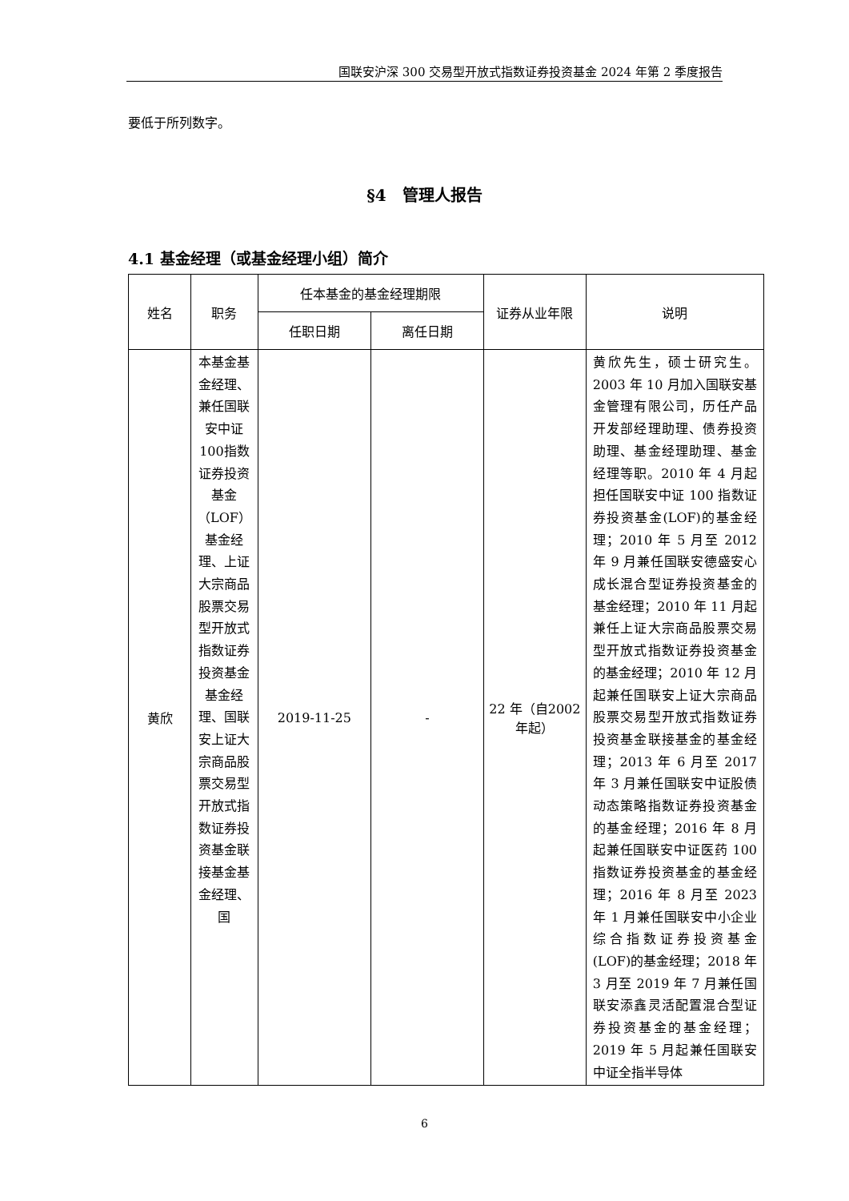国联安沪深 300 交易型开放式指数证券投资基金 2024 年第 2 季度报告
要低于所列数字。
§4　管理人报告
4.1 基金经理（或基金经理小组）简介
| 姓名 | 职务 | 任本基金的基金经理期限 | | 证券从业年限 | 说明 |
| --- | --- | --- | --- | --- | --- |
| | | 任职日期 | 离任日期 | | |
| 黄欣 | 本基金基金经理、兼任国联安中证100指数证券投资基金（LOF）基金经理、上证大宗商品股票交易型开放式指数证券投资基金基金经理、国联安上证大宗商品股票交易型开放式指数证券投资基金联接基金基金经理、国 | 2019-11-25 | - | 22 年（自2002 年起） | 黄欣先生，硕士研究生。2003 年 10 月加入国联安基金管理有限公司，历任产品开发部经理助理、债券投资助理、基金经理助理、基金经理等职。2010 年 4 月起担任国联安中证 100 指数证券投资基金(LOF)的基金经理；2010 年 5 月至 2012 年 9 月兼任国联安德盛安心成长混合型证券投资基金的基金经理；2010 年 11 月起兼任上证大宗商品股票交易型开放式指数证券投资基金的基金经理；2010 年 12 月起兼任国联安上证大宗商品股票交易型开放式指数证券投资基金联接基金的基金经理；2013 年 6 月至 2017 年 3 月兼任国联安中证股债动态策略指数证券投资基金的基金经理；2016 年 8 月起兼任国联安中证医药 100 指数证券投资基金的基金经理；2016 年 8 月至 2023 年 1 月兼任国联安中小企业综合指数证券投资基金(LOF)的基金经理；2018 年 3 月至 2019 年 7 月兼任国联安添鑫灵活配置混合型证券投资基金的基金经理；2019 年 5 月起兼任国联安中证全指半导体 |
6